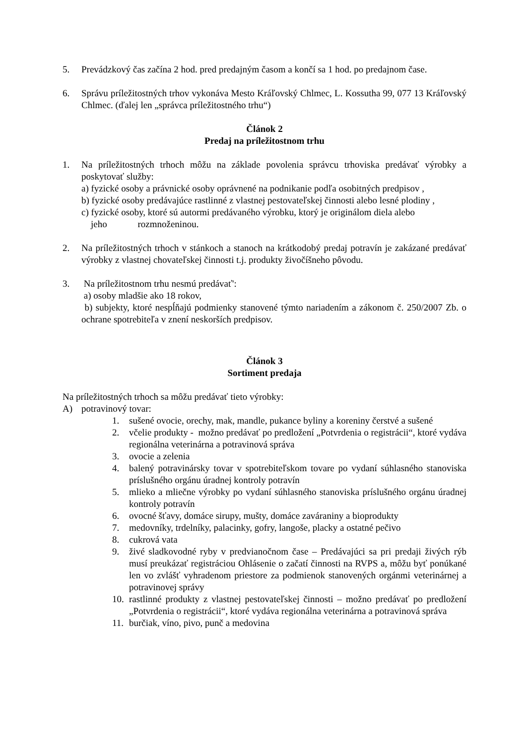5. Prevádzkový čas začína 2 hod. pred predajným časom a končí sa 1 hod. po predajnom čase.
6. Správu príležitostných trhov vykonáva Mesto Kráľovský Chlmec, L. Kossutha 99, 077 13 Kráľovský Chlmec. (ďalej len „správca príležitostného trhu“)
Článok 2
Predaj na príležitostnom trhu
1. Na príležitostných trhoch môžu na základe povolenia správcu trhoviska predávať výrobky a poskytovať služby:
a) fyzické osoby a právnické osoby oprávnené na podnikanie podľa osobitných predpisov ,
b) fyzické osoby predávajúce rastlinné z vlastnej pestovateľskej činnosti alebo lesné plodiny ,
c) fyzické osoby, ktoré sú autormi predávaného výrobku, ktorý je originálom diela alebo
jeho rozmnoženinou.
2. Na príležitostných trhoch v stánkoch a stanoch na krátkodobý predaj potravín je zakázané predávať výrobky z vlastnej chovateľskej činnosti t.j. produkty živočíšneho pôvodu.
3. Na príležitostnom trhu nesmú predávať':
a) osoby mladšie ako 18 rokov,
b) subjekty, ktoré nespĺňajú podmienky stanovené týmto nariadením a zákonom č. 250/2007 Zb. o ochrane spotrebiteľa v znení neskorších predpisov.
Článok 3
Sortiment predaja
Na príležitostných trhoch sa môžu predávať tieto výrobky:
A) potravinový tovar:
1. sušené ovocie, orechy, mak, mandle, pukance byliny a koreniny čerstvé a sušené
2. včelie produkty - možno predávať po predložení „Potvrdenia o registrácii“, ktoré vydáva regionálna veterinárna a potravinová správa
3. ovocie a zelenia
4. balený potravinársky tovar v spotrebiteľskom tovare po vydaní súhlasného stanoviska príslušného orgánu úradnej kontroly potravín
5. mlieko a mliečne výrobky po vydaní súhlasného stanoviska príslušného orgánu úradnej kontroly potravín
6. ovocné šťavy, domáce sirupy, mušty, domáce zaváraniny a bioprodukty
7. medovníky, trdelníky, palacinky, gofry, langoše, placky a ostatné pečivo
8. cukrová vata
9. živé sladkovodné ryby v predvianočnom čase – Predávajúci sa pri predaji živých rýb musí preukázať registráciou Ohlásenie o začatí činnosti na RVPS a, môžu byť ponúkané len vo zvlášť vyhradenom priestore za podmienok stanovených orgánmi veterinárnej a potravinovej správy
10. rastlinné produkty z vlastnej pestovateľskej činnosti – možno predávať po predložení „Potvrdenia o registrácii“, ktoré vydáva regionálna veterinárna a potravinová správa
11. burčiak, víno, pivo, punč a medovina